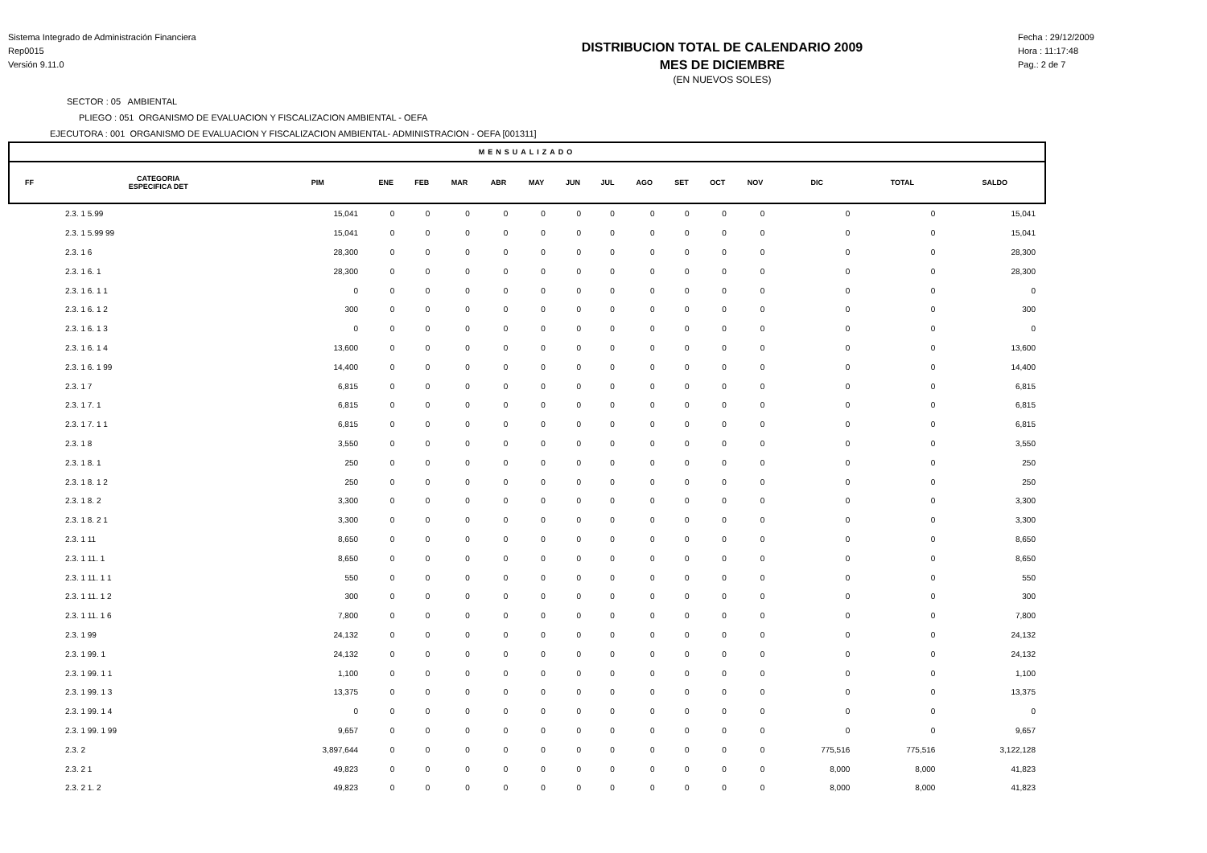Sistema Integrado de Administración Financiera
Rep0015
Versión 9.11.0
DISTRIBUCION TOTAL DE CALENDARIO 2009
MES DE DICIEMBRE
(EN NUEVOS SOLES)
Fecha : 29/12/2009
Hora : 11:17:48
Pag.: 2 de 7
SECTOR : 05 AMBIENTAL
PLIEGO : 051 ORGANISMO DE EVALUACION Y FISCALIZACION AMBIENTAL - OEFA
EJECUTORA : 001 ORGANISMO DE EVALUACION Y FISCALIZACION AMBIENTAL- ADMINISTRACION - OEFA [001311]
| MENSUALIZADO | | | | | | | | | | | | | | | | |
| --- | --- | --- | --- | --- | --- | --- | --- | --- | --- | --- | --- | --- | --- | --- | --- | --- |
| FF | CATEGORIA ESPECIFICA DET | PIM | ENE | FEB | MAR | ABR | MAY | JUN | JUL | AGO | SET | OCT | NOV | DIC | TOTAL | SALDO |
| 2.3. 1 5.99 | | 15,041 | 0 | 0 | 0 | 0 | 0 | 0 | 0 | 0 | 0 | 0 | 0 | 0 | 0 | 15,041 |
| 2.3. 1 5.99 99 | | 15,041 | 0 | 0 | 0 | 0 | 0 | 0 | 0 | 0 | 0 | 0 | 0 | 0 | 0 | 15,041 |
| 2.3. 1 6 | | 28,300 | 0 | 0 | 0 | 0 | 0 | 0 | 0 | 0 | 0 | 0 | 0 | 0 | 0 | 28,300 |
| 2.3. 1 6. 1 | | 28,300 | 0 | 0 | 0 | 0 | 0 | 0 | 0 | 0 | 0 | 0 | 0 | 0 | 0 | 28,300 |
| 2.3. 1 6. 1 1 | | 0 | 0 | 0 | 0 | 0 | 0 | 0 | 0 | 0 | 0 | 0 | 0 | 0 | 0 | 0 |
| 2.3. 1 6. 1 2 | | 300 | 0 | 0 | 0 | 0 | 0 | 0 | 0 | 0 | 0 | 0 | 0 | 0 | 0 | 300 |
| 2.3. 1 6. 1 3 | | 0 | 0 | 0 | 0 | 0 | 0 | 0 | 0 | 0 | 0 | 0 | 0 | 0 | 0 | 0 |
| 2.3. 1 6. 1 4 | | 13,600 | 0 | 0 | 0 | 0 | 0 | 0 | 0 | 0 | 0 | 0 | 0 | 0 | 0 | 13,600 |
| 2.3. 1 6. 1 99 | | 14,400 | 0 | 0 | 0 | 0 | 0 | 0 | 0 | 0 | 0 | 0 | 0 | 0 | 0 | 14,400 |
| 2.3. 1 7 | | 6,815 | 0 | 0 | 0 | 0 | 0 | 0 | 0 | 0 | 0 | 0 | 0 | 0 | 0 | 6,815 |
| 2.3. 1 7. 1 | | 6,815 | 0 | 0 | 0 | 0 | 0 | 0 | 0 | 0 | 0 | 0 | 0 | 0 | 0 | 6,815 |
| 2.3. 1 7. 1 1 | | 6,815 | 0 | 0 | 0 | 0 | 0 | 0 | 0 | 0 | 0 | 0 | 0 | 0 | 0 | 6,815 |
| 2.3. 1 8 | | 3,550 | 0 | 0 | 0 | 0 | 0 | 0 | 0 | 0 | 0 | 0 | 0 | 0 | 0 | 3,550 |
| 2.3. 1 8. 1 | | 250 | 0 | 0 | 0 | 0 | 0 | 0 | 0 | 0 | 0 | 0 | 0 | 0 | 0 | 250 |
| 2.3. 1 8. 1 2 | | 250 | 0 | 0 | 0 | 0 | 0 | 0 | 0 | 0 | 0 | 0 | 0 | 0 | 0 | 250 |
| 2.3. 1 8. 2 | | 3,300 | 0 | 0 | 0 | 0 | 0 | 0 | 0 | 0 | 0 | 0 | 0 | 0 | 0 | 3,300 |
| 2.3. 1 8. 2 1 | | 3,300 | 0 | 0 | 0 | 0 | 0 | 0 | 0 | 0 | 0 | 0 | 0 | 0 | 0 | 3,300 |
| 2.3. 1 11 | | 8,650 | 0 | 0 | 0 | 0 | 0 | 0 | 0 | 0 | 0 | 0 | 0 | 0 | 0 | 8,650 |
| 2.3. 1 11. 1 | | 8,650 | 0 | 0 | 0 | 0 | 0 | 0 | 0 | 0 | 0 | 0 | 0 | 0 | 0 | 8,650 |
| 2.3. 1 11. 1 1 | | 550 | 0 | 0 | 0 | 0 | 0 | 0 | 0 | 0 | 0 | 0 | 0 | 0 | 0 | 550 |
| 2.3. 1 11. 1 2 | | 300 | 0 | 0 | 0 | 0 | 0 | 0 | 0 | 0 | 0 | 0 | 0 | 0 | 0 | 300 |
| 2.3. 1 11. 1 6 | | 7,800 | 0 | 0 | 0 | 0 | 0 | 0 | 0 | 0 | 0 | 0 | 0 | 0 | 0 | 7,800 |
| 2.3. 1 99 | | 24,132 | 0 | 0 | 0 | 0 | 0 | 0 | 0 | 0 | 0 | 0 | 0 | 0 | 0 | 24,132 |
| 2.3. 1 99. 1 | | 24,132 | 0 | 0 | 0 | 0 | 0 | 0 | 0 | 0 | 0 | 0 | 0 | 0 | 0 | 24,132 |
| 2.3. 1 99. 1 1 | | 1,100 | 0 | 0 | 0 | 0 | 0 | 0 | 0 | 0 | 0 | 0 | 0 | 0 | 0 | 1,100 |
| 2.3. 1 99. 1 3 | | 13,375 | 0 | 0 | 0 | 0 | 0 | 0 | 0 | 0 | 0 | 0 | 0 | 0 | 0 | 13,375 |
| 2.3. 1 99. 1 4 | | 0 | 0 | 0 | 0 | 0 | 0 | 0 | 0 | 0 | 0 | 0 | 0 | 0 | 0 | 0 |
| 2.3. 1 99. 1 99 | | 9,657 | 0 | 0 | 0 | 0 | 0 | 0 | 0 | 0 | 0 | 0 | 0 | 0 | 0 | 9,657 |
| 2.3. 2 | | 3,897,644 | 0 | 0 | 0 | 0 | 0 | 0 | 0 | 0 | 0 | 0 | 0 | 775,516 | 775,516 | 3,122,128 |
| 2.3. 2 1 | | 49,823 | 0 | 0 | 0 | 0 | 0 | 0 | 0 | 0 | 0 | 0 | 0 | 8,000 | 8,000 | 41,823 |
| 2.3. 2 1. 2 | | 49,823 | 0 | 0 | 0 | 0 | 0 | 0 | 0 | 0 | 0 | 0 | 0 | 8,000 | 8,000 | 41,823 |